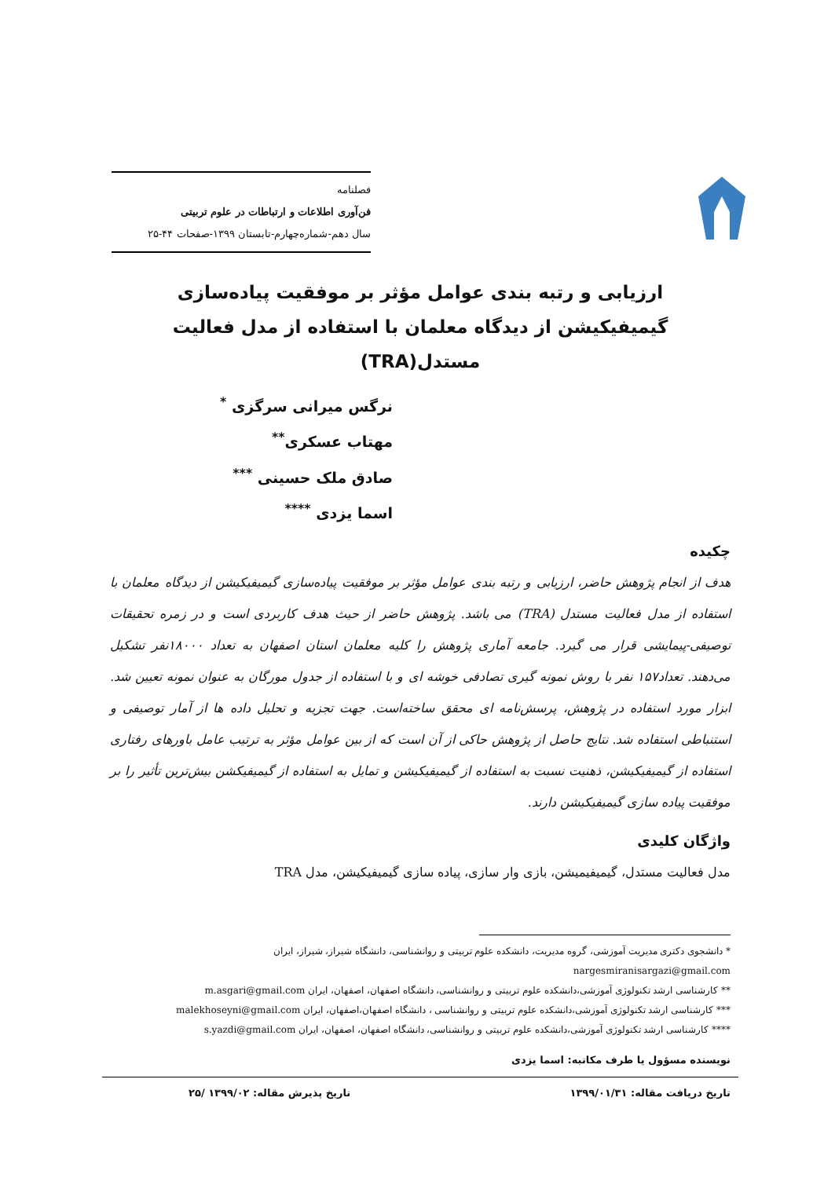فصلنامه
فن‌آوری اطلاعات و ارتباطات در علوم تربیتی
سال دهم-شماره‌چهارم-تابستان ۱۳۹۹-صفحات ۴۴-۲۵
ارزیابی و رتبه بندی عوامل مؤثر بر موفقیت پیاده‌سازی
گیمیفیکیشن از دیدگاه معلمان با استفاده از مدل فعالیت
مستدل(TRA)
نرگس میرانی سرگزی <sup>*</sup>
مهتاب عسکری<sup>**</sup>
صادق ملک حسینی <sup>***</sup>
اسما یزدی <sup>****</sup>
چکیده
هدف از انجام پژوهش حاضر، ارزیابی و رتبه بندی عوامل مؤثر بر موفقیت پیاده‌سازی گیمیفیکیشن از دیدگاه معلمان با استفاده از مدل فعالیت مستدل (TRA) می باشد. پژوهش حاضر از حیث هدف کاربردی است و در زمره تحقیقات توصیفی-پیمایشی قرار می گیرد. جامعه آماری پژوهش را کلیه معلمان استان اصفهان به تعداد ۱۸۰۰۰نفر تشکیل می‌دهند. تعداد۱۵۷ نفر با روش نمونه گیری تصادفی خوشه ای و با استفاده از جدول مورگان به عنوان نمونه تعیین شد. ابزار مورد استفاده در پژوهش، پرسش‌نامه ای محقق ساخته‌است. جهت تجزیه و تحلیل داده ها از آمار توصیفی و استنباطی استفاده شد. نتایج حاصل از پژوهش حاکی از آن است که از بین عوامل مؤثر به ترتیب عامل باورهای رفتاری استفاده از گیمیفیکیشن، ذهنیت نسبت به استفاده از گیمیفیکیشن و تمایل به استفاده از گیمیفیکشن بیش‌ترین تأثیر را بر موفقیت پیاده سازی گیمیفیکیشن دارند.
واژگان کلیدی
مدل فعالیت مستدل، گیمیفیمیشن، بازی وار سازی، پیاده سازی گیمیفیکیشن، مدل TRA
* دانشجوی دکتری مدیریت آموزشی، گروه مدیریت، دانشکده علوم تربیتی و روانشناسی، دانشگاه شیراز، شیراز، ایران
nargesmiranisargazi@gmail.com
** کارشناسی ارشد تکنولوژی آموزشی،دانشکده علوم تربیتی و روانشناسی، دانشگاه اصفهان، اصفهان، ایران m.asgari@gmail.com
*** کارشناسی ارشد تکنولوژی آموزشی،دانشکده علوم تربیتی و روانشناسی ، دانشگاه اصفهان،اصفهان، ایران malekhoseyni@gmail.com
**** کارشناسی ارشد تکنولوژی آموزشی،دانشکده علوم تربیتی و روانشناسی، دانشگاه اصفهان، اصفهان، ایران s.yazdi@gmail.com
نویسنده مسؤول یا طرف مکاتبه: اسما یزدی
تاریخ دریافت مقاله: ۱۳۹۹/۰۱/۳۱ تاریخ پذیرش مقاله: ۱۳۹۹/۰۲ /۲۵